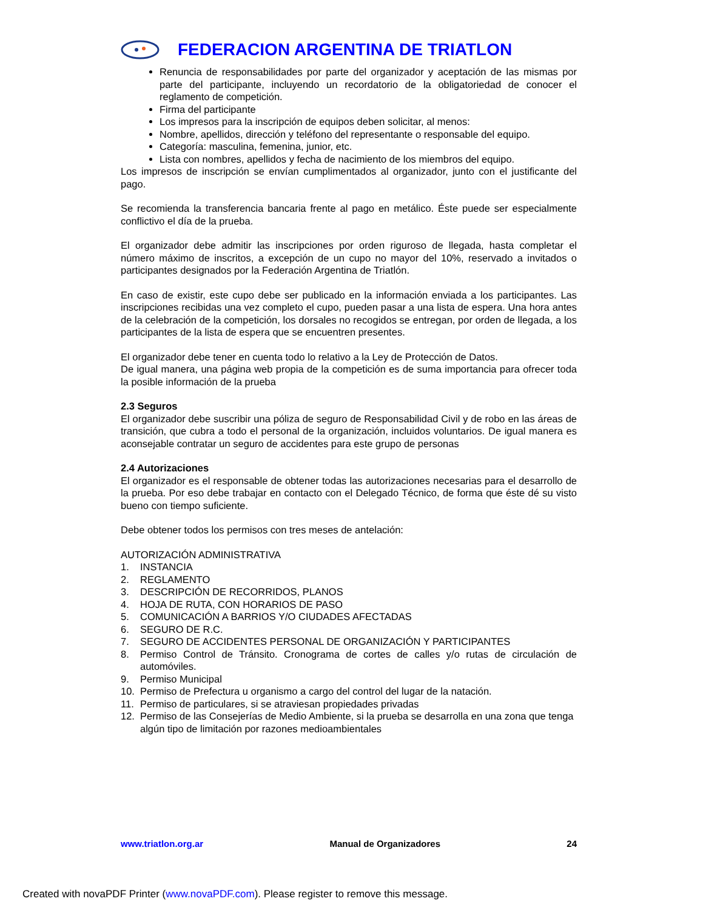FEDERACION ARGENTINA DE TRIATLON
Renuncia de responsabilidades por parte del organizador y aceptación de las mismas por parte del participante, incluyendo un recordatorio de la obligatoriedad de conocer el reglamento de competición.
Firma del participante
Los impresos para la inscripción de equipos deben solicitar, al menos:
Nombre, apellidos, dirección y teléfono del representante o responsable del equipo.
Categoría: masculina, femenina, junior, etc.
Lista con nombres, apellidos y fecha de nacimiento de los miembros del equipo.
Los impresos de inscripción se envían cumplimentados al organizador, junto con el justificante del pago.
Se recomienda la transferencia bancaria frente al pago en metálico. Éste puede ser especialmente conflictivo el día de la prueba.
El organizador debe admitir las inscripciones por orden riguroso de llegada, hasta completar el número máximo de inscritos, a excepción de un cupo no mayor del 10%, reservado a invitados o participantes designados por la Federación Argentina de Triatlón.
En caso de existir, este cupo debe ser publicado en la información enviada a los participantes. Las inscripciones recibidas una vez completo el cupo, pueden pasar a una lista de espera. Una hora antes de la celebración de la competición, los dorsales no recogidos se entregan, por orden de llegada, a los participantes de la lista de espera que se encuentren presentes.
El organizador debe tener en cuenta todo lo relativo a la Ley de Protección de Datos.
De igual manera, una página web propia de la competición es de suma importancia para ofrecer toda la posible información de la prueba
2.3 Seguros
El organizador debe suscribir una póliza de seguro de Responsabilidad Civil y de robo en las áreas de transición, que cubra a todo el personal de la organización, incluidos voluntarios. De igual manera es aconsejable contratar un seguro de accidentes para este grupo de personas
2.4 Autorizaciones
El organizador es el responsable de obtener todas las autorizaciones necesarias para el desarrollo de la prueba. Por eso debe trabajar en contacto con el Delegado Técnico, de forma que éste dé su visto bueno con tiempo suficiente.
Debe obtener todos los permisos con tres meses de antelación:
AUTORIZACIÓN ADMINISTRATIVA
1. INSTANCIA
2. REGLAMENTO
3. DESCRIPCIÓN DE RECORRIDOS, PLANOS
4. HOJA DE RUTA, CON HORARIOS DE PASO
5. COMUNICACIÓN A BARRIOS Y/O CIUDADES AFECTADAS
6. SEGURO DE R.C.
7. SEGURO DE ACCIDENTES PERSONAL DE ORGANIZACIÓN Y PARTICIPANTES
8. Permiso Control de Tránsito. Cronograma de cortes de calles y/o rutas de circulación de automóviles.
9. Permiso Municipal
10. Permiso de Prefectura u organismo a cargo del control del lugar de la natación.
11. Permiso de particulares, si se atraviesan propiedades privadas
12. Permiso de las Consejerías de Medio Ambiente, si la prueba se desarrolla en una zona que tenga algún tipo de limitación por razones medioambientales
www.triatlon.org.ar Manual de Organizadores 24
Created with novaPDF Printer (www.novaPDF.com). Please register to remove this message.